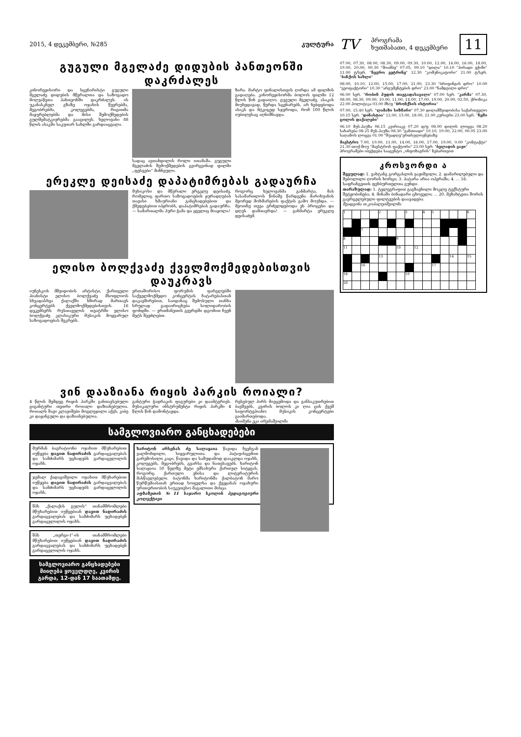2015, 4 დეკემბერი, №285 კულტურა
გუგული მგელაძე დიდუბის პანთეონში დაკრძალეს
კინორეჟისორი და სცენარისტი გუგული მგელაძე დიდუბის მწერალთა და საზოგადო მოღვაწეთა პანთეონში დაკრძალეს. ის უკანასკნელ გზაზე ოჯახის წევრებმა, მეგობრებმა, კოლეგებმა, რიგითმა მაყურებლებმა და მისი შემოქმედების გულშემატკივრებმა გააცილეს. ხელოვანი 88 წლის ასაკში საკუთარ სახლში გარდაიცვალა.
სადაც ავთანდილის როლი ითამაშა. გუგული მგელაძის შემოქმედების გვირგვინად ფილმი „ფესვები“ მიჩნეული.
ზარა. მარტო ფინალისთვის ღირდა ამ ფილმის გადაღება. კინორეჟისორმა ბოლოს ფილმი 12 წლის წინ გადაიღო. გუგული მგელაძე, ასაკის მიუხედავად, წერდა სცენარებს, არ ნებდებოდა ასაკს და მტკიცედ სჯეროდა, რომ 100 წლის იუბილესაც აღნიშნავდა.
ერეკლე დეისაძე დაპატიმრებას გადაურჩა
მუსიკოსი და მწერალი ერეკლე დეისაძე, რომელიც ფართო საზოგადოების ყურადღებას თავისი ხმაურიანი განცხადებებით და ქმედებებით იპყრობს, დაპატიმრებას გადაურჩა. — სამართალმა პური ჭამა და ყველიც მიაყოლა!
როგორც ხელოვანმა განმარტა, მას სასამართლოს წინაშე წარდგენა მარიხუანის მეორედ მოხმარების ფაქტის გამო მოუხდა. — მეოთხე თვეა გრძელდებოდა ეს პროცესი და დღეს დამთავრდა! — განმარტა ერეკლე დეისაძემ.
ელისო ბოლქვაძე ქველმოქმედებისთვის დაუკრავს
იუნესკოს მშვიდობის არტისტი, ქართველი პიანისტი ელისო ბოლქვაძე მსოფლიოს სხვადასხვა ქალაქში ხშირად მართავს კონცერტებს ქველმოქმედებისთვის. 16 დეკემბერს რუსთაველის თეატრში ელისო ბოლქვაძე კლასიკური მუსიკის მოყვარულ საზოგადოებას შეკრებს.
ერთაშორისო ფორუმის ფარგლებში საქველმოქმედო კონცერტის ჩატარებასთან დაკავშირებით, საიდანაც შემოსული თანხა სრულად გადაირიცხება სოლიდარობის ფონდში. — ერთმანეთის გვერდში დგომით ჩვენ მეტს შევძლებთ.
ვინ დააზიანა რიყის პარკის როიალი?
4 წლის შემდეგ რიყის პარკში განთავსებული გიგანტური თეთრი როიალი დაზიანებულია. როიალს შავი კლავიშები მოგლეჯილი აქვს, კიბე კი დაყანგული და დაზიანებულია.
განტური ჭადრაკის ფიგურები კი დაამტვრიეს. მუსიკალური ინსტრუმენტი რიყის პარკში 4 წლის წინ დამონტაჟდა.
რესებულ პირს მიეცემოდა და განსაკუთრებით ბავშვებს, კვირის ბოლოს კი ღია ცის ქვეშ საფორტეპიანო მუსიკის კონცერტები გაიმართებოდა.
მაიმუნა ეკა ირემაშვილმა
სამგლოვიარო განცხადებები
მურმან ბაგრატიონი ოჯახით მწუხარებით იუწყება დავით ნადირაძის გარდაცვალებას და სამძიმარს უცხადებს გარდაცვლილის ოჯახს.
ჯემალ ქადაგიშვილი ოჯახით მწუხარებით იუწყება დავით ნადირაძის გარდაცვალებას და სამძიმარს უცხადებს გარდაცვლილის ოჯახს.
შპს „ქალაქის გულის“ თანამშრომლები მწუხარებით იუწყებიან დავით ნადირაძის გარდაცვალებას და სამძიმარს უცხადებენ გარდაცვლილის ოჯახს.
შპს „თერგი-I“-ის თანამშრომლები მწუხარებით იუწყებიან დავით ნადირაძის გარდაცვალებას და სამძიმარს უცხადებენ გარდაცვლილის ოჯახს.
სამგლოვიარო განცხადებები მიიღება ყოველდღე, კვირის გარდა, 12-დან 17 საათამდე.
ხარიტონ არსენას ძე სალაყაია
წავიდა ჩვენგან ვალმოხდილი, სიყვარულითა და პატივისცემით გარემოსილი კაცი, წავიდა და სამუდამოდ დააკლდა ოჯახს, კოლეგებს, მეგობრებს, გვარსა და ნათესავებს. ხარიტონ სალაყაია 50 წელზე მეტი ემსახურა ქართულ სიტყვას, როგორც ქართული ენისა და ლიტერატურის მასწავლებელი. ბატონმა ხარიტონმა ქალბატონ მარო წურწუმიასთან ერთად სოფელსა და ქვეყანას ოჯახური ურთიერთობის საუკეთესო მაგალითი მისცა.
აფხაზეთის №11 საჯარო სკოლის პედაგოგიური კოლექტივი
TV პროგრამა
ხუთშაბათი, 4 დეკემბერი 11
07.00, 07.30, 08.00, 08.30, 09.00, 09.30, 10.00, 12.00, 14.00, 16.00, 18.00, 19.00, 20.00, 00.30 "მოამბე" 07.05, 09.10 "დილა" 10.10 "პირადი ექიმი" 11.00 ტ/სერ. "ნეგრო ვეტრინე" 12.30 "კომუნიკატორი" 21.00 ტ/სერ. "ბანქოს სახლი"
08.00, 10.10, 12.00, 15.00, 17.00, 21.00, 23.30 "ბრიფინგის დრო" 10.00 "გეოფაქტორი" 10.30 "არგუმენტების დრო" 23.00 "ნამდვილი დრო"
06.00 სერ. "რობინ ჰუდის თავგადასავალი" 07.00 სერ. "კარმა" 07.30, 08.00, 08.30, 09.00, 10.00, 11.00, 14.00, 17.00, 19.00, 20.00, 02.50, ქრონიკა 22.00 პოლიტიკა 03.00 მხ/ფ "ბრონქსის ისტორია"
07.00, 15.40 სერ. "ლამაზი სიზმარი" 07.30 დილამშვიდობისა საქართველო 10.15 სერ. "დინასტია" 12.00, 15.00, 18.00, 21.00 კურიერი 23.00 სერ. "ჩემი ცოლის დაქალები"
06.10 მუს.პაუზა 06.15 კვირიაკე 07.20 დ/ფ 08.00 დილის ლოცვა 08.20 სახარება 08.25 მუს.პაუზა 08.30 "განთიადი" 10.10, 19.00, 22.00, 00.05 23.00 საღამოს ლოცვა 01.00 "შუადღე"ერთსულოვნებაზე
მაესტრო 7.00, 10.00, 11.00, 14.00, 16.00, 17.00, 19.00, 0.00 "კონტაქტი" 21.30 თოქ-შოუ "მაესტროს ფაქტორი" 23.00 სერ. "ბელადის ვაჟი"
პროგრამები იბეჭდება სააგენტო „ინფოზავრის“ ნებართვით
კროსვორდი ა
შვეულად: 1. ვახტანგ გორგასლის ვაჟიშვილი; 2. დამარილებული და შებოლილი ღორის ხორცი; 3. პატარა არია ოპერაში; 4. ... 16. საფრანგეთის ფეხბურთელთა გუნდი.
თარაზულად: 1. ტელეგრაფით გაგზავნილი მოკლე ტექსტური შეტყობინება; 4. მინაში ბინადარი ცხოველი; ... 20. მეზახტეთა შორის გავრცელებული ფილტვების დაავადება.
შეადგინა თ.კოპალეიშვილმა
| 1 | | | | 2 | | | 3 | | 4 | 5 | | | | 6 |
| | | 7 | | | | | | | | | | | | |
| 8 | | | | | | 9 | | | | | | | | |
| 11 | | | | | | 10 | | 12 | | | | | | |
| | | | | 13 | | | | | | | | 14 | | 15 |
| | | 16 | | | | | | | | 17 | | | | |
| 18 | | | | | | | 19 | | | | | | | |
| 20 | | | | | | | | | | | | | | |